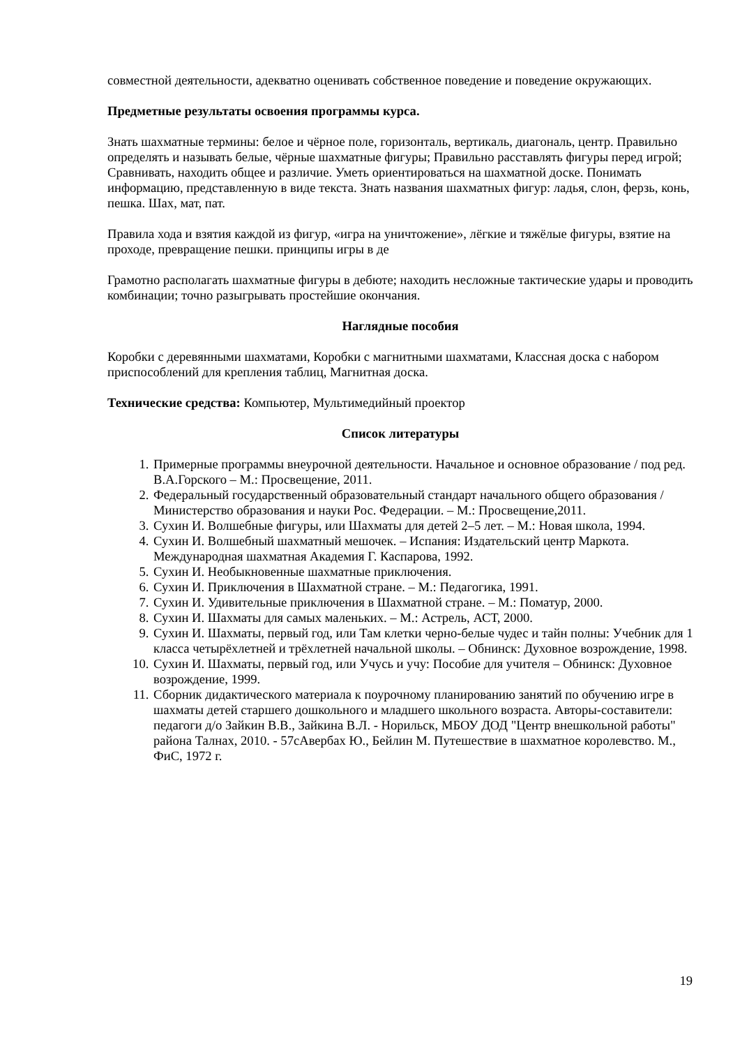совместной деятельности, адекватно оценивать собственное поведение и поведение окружающих.
Предметные результаты освоения программы курса.
Знать шахматные термины: белое и чёрное поле, горизонталь, вертикаль, диагональ, центр. Правильно определять и называть белые, чёрные шахматные фигуры; Правильно расставлять фигуры перед игрой; Сравнивать, находить общее и различие. Уметь ориентироваться на шахматной доске. Понимать информацию, представленную в виде текста. Знать названия шахматных фигур: ладья, слон, ферзь, конь, пешка. Шах, мат, пат.
Правила хода и взятия каждой из фигур, «игра на уничтожение», лёгкие и тяжёлые фигуры, взятие на проходе, превращение пешки. принципы игры в де
Грамотно располагать шахматные фигуры в дебюте; находить несложные тактические удары и проводить комбинации; точно разыгрывать простейшие окончания.
Наглядные пособия
Коробки с деревянными шахматами, Коробки с магнитными шахматами, Классная доска с набором приспособлений для крепления таблиц, Магнитная доска.
Технические средства: Компьютер, Мультимедийный проектор
Список литературы
1. Примерные программы внеурочной деятельности. Начальное и основное образование / под ред. В.А.Горского – М.: Просвещение, 2011.
2. Федеральный государственный образовательный стандарт начального общего образования / Министерство образования и науки Рос. Федерации. – М.: Просвещение,2011.
3. Сухин И. Волшебные фигуры, или Шахматы для детей 2–5 лет. – М.: Новая школа, 1994.
4. Сухин И. Волшебный шахматный мешочек. – Испания: Издательский центр Маркота. Международная шахматная Академия Г. Каспарова, 1992.
5. Сухин И. Необыкновенные шахматные приключения.
6. Сухин И. Приключения в Шахматной стране. – М.: Педагогика, 1991.
7. Сухин И. Удивительные приключения в Шахматной стране. – М.: Поматур, 2000.
8. Сухин И. Шахматы для самых маленьких. – М.: Астрель, АСТ, 2000.
9. Сухин И. Шахматы, первый год, или Там клетки черно-белые чудес и тайн полны: Учебник для 1 класса четырёхлетней и трёхлетней начальной школы. – Обнинск: Духовное возрождение, 1998.
10. Сухин И. Шахматы, первый год, или Учусь и учу: Пособие для учителя – Обнинск: Духовное возрождение, 1999.
11. Сборник дидактического материала к поурочному планированию занятий по обучению игре в шахматы детей старшего дошкольного и младшего школьного возраста. Авторы-составители: педагоги д/о Зайкин В.В., Зайкина В.Л. - Норильск, МБОУ ДОД "Центр внешкольной работы" района Талнах, 2010. - 57сАвербах Ю., Бейлин М. Путешествие в шахматное королевство. М., ФиС, 1972 г.
19